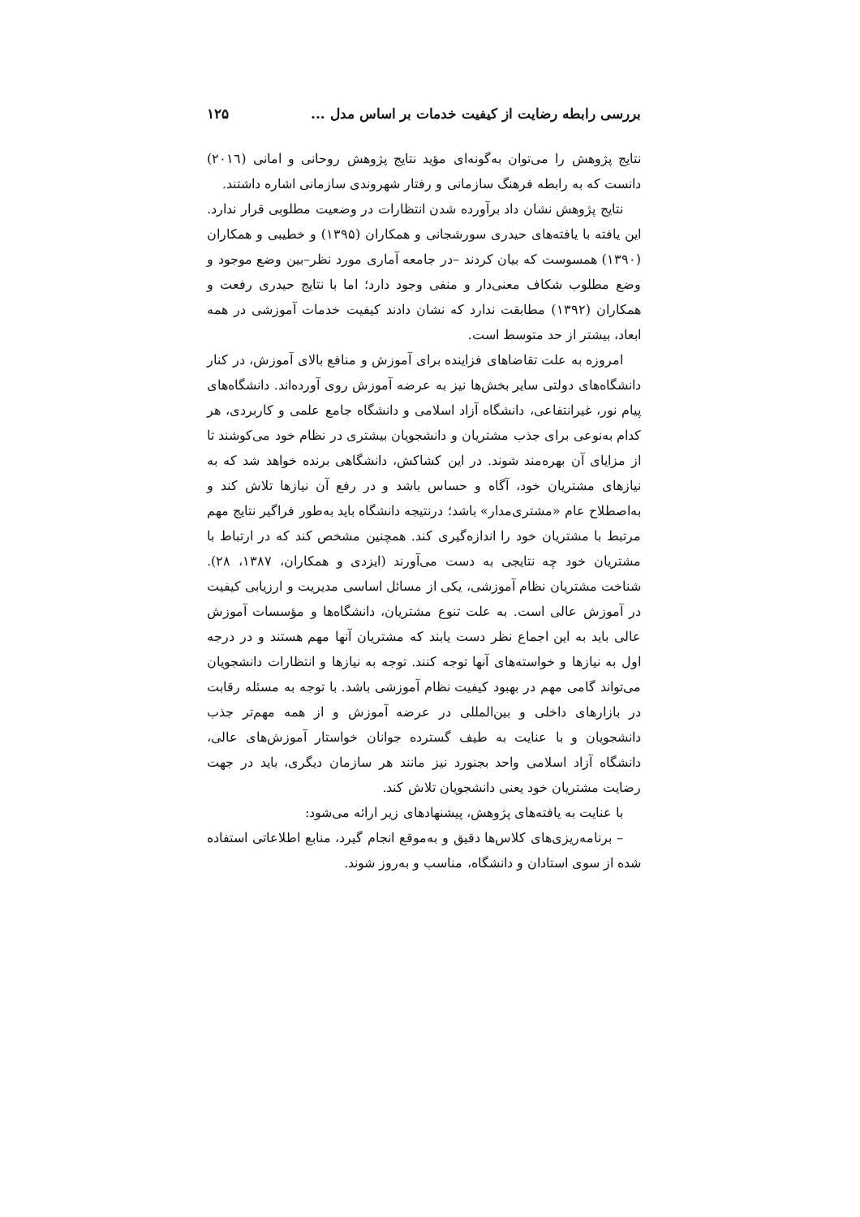بررسی رابطه رضایت از کیفیت خدمات بر اساس مدل ... ۱۲۵
نتایج پژوهش را می‌توان به‌گونه‌ای مؤید نتایج پژوهش روحانی و امانی (۲۰۱٦) دانست که به رابطه فرهنگ سازمانی و رفتار شهروندی سازمانی اشاره داشتند.
نتایج پژوهش نشان داد برآورده شدن انتظارات در وضعیت مطلوبی قرار ندارد. این یافته با یافته‌های حیدری سورشجانی و همکاران (۱۳۹۵) و خطیبی و همکاران (۱۳۹۰) همسوست که بیان کردند –در جامعه آماری مورد نظر–بین وضع موجود و وضع مطلوب شکاف معنی‌دار و منفی وجود دارد؛ اما با نتایج حیدری رفعت و همکاران (۱۳۹۲) مطابقت ندارد که نشان دادند کیفیت خدمات آموزشی در همه ابعاد، بیشتر از حد متوسط است.
امروزه به علت تقاضاهای فزاینده برای آموزش و منافع بالای آموزش، در کنار دانشگاه‌های دولتی سایر بخش‌ها نیز به عرضه آموزش روی آورده‌اند. دانشگاه‌های پیام نور، غیرانتفاعی، دانشگاه آزاد اسلامی و دانشگاه جامع علمی و کاربردی، هر کدام به‌نوعی برای جذب مشتریان و دانشجویان بیشتری در نظام خود می‌کوشند تا از مزایای آن بهره‌مند شوند. در این کشاکش، دانشگاهی برنده خواهد شد که به نیازهای مشتریان خود، آگاه و حساس باشد و در رفع آن نیازها تلاش کند و به‌اصطلاح عام «مشتری‌مدار» باشد؛ درنتیجه دانشگاه باید به‌طور فراگیر نتایج مهم مرتبط با مشتریان خود را اندازه‌گیری کند. همچنین مشخص کند که در ارتباط با مشتریان خود چه نتایجی به دست می‌آورند (ایزدی و همکاران، ۱۳۸۷، ۲۸). شناخت مشتریان نظام آموزشی، یکی از مسائل اساسی مدیریت و ارزیابی کیفیت در آموزش عالی است. به علت تنوع مشتریان، دانشگاه‌ها و مؤسسات آموزش عالی باید به این اجماع نظر دست یابند که مشتریان آنها مهم هستند و در درجه اول به نیازها و خواسته‌های آنها توجه کنند. توجه به نیازها و انتظارات دانشجویان می‌تواند گامی مهم در بهبود کیفیت نظام آموزشی باشد. با توجه به مسئله رقابت در بازارهای داخلی و بین‌المللی در عرضه آموزش و از همه مهم‌تر جذب دانشجویان و با عنایت به طیف گسترده جوانان خواستار آموزش‌های عالی، دانشگاه آزاد اسلامی واحد بجنورد نیز مانند هر سازمان دیگری، باید در جهت رضایت مشتریان خود یعنی دانشجویان تلاش کند.
با عنایت به یافته‌های پژوهش، پیشنهادهای زیر ارائه می‌شود:
– برنامه‌ریزی‌های کلاس‌ها دقیق و به‌موقع انجام گیرد، منابع اطلاعاتی استفاده شده از سوی استادان و دانشگاه، مناسب و به‌روز شوند.